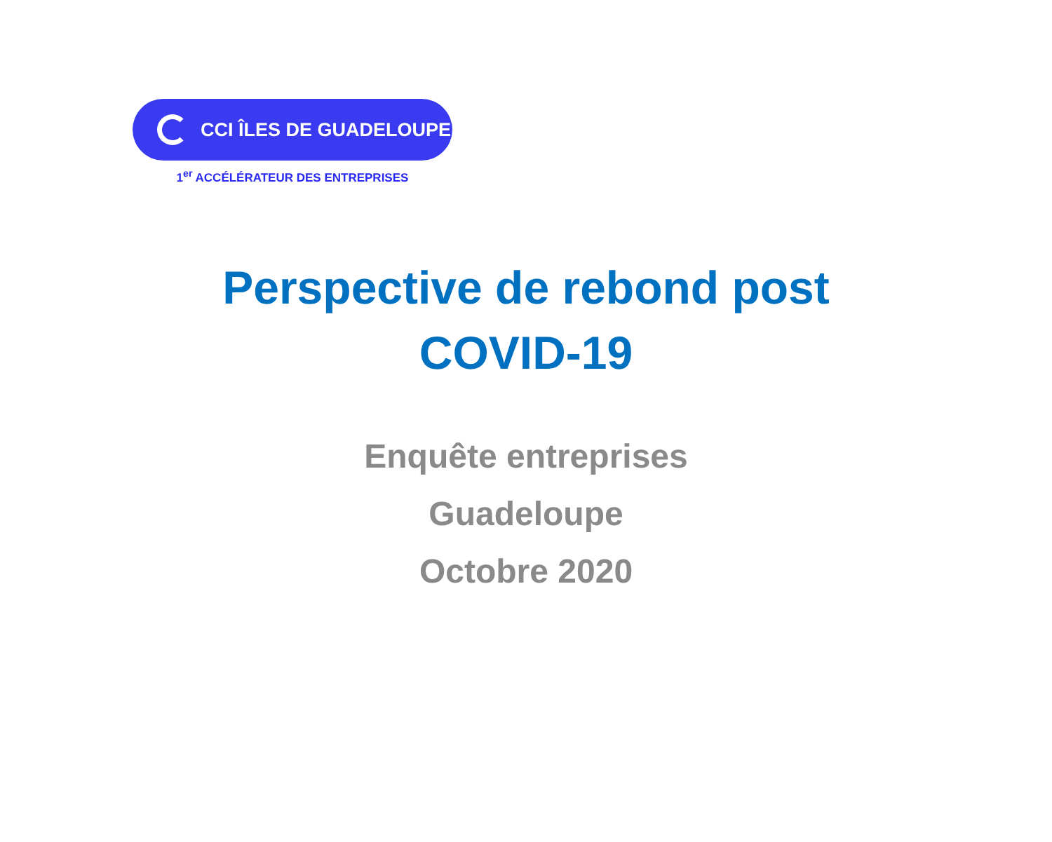CCI ÎLES DE GUADELOUPE
1<sup>er</sup> ACCÉLÉRATEUR DES ENTREPRISES
Perspective de rebond post
COVID-19
Enquête entreprises
Guadeloupe
Octobre 2020